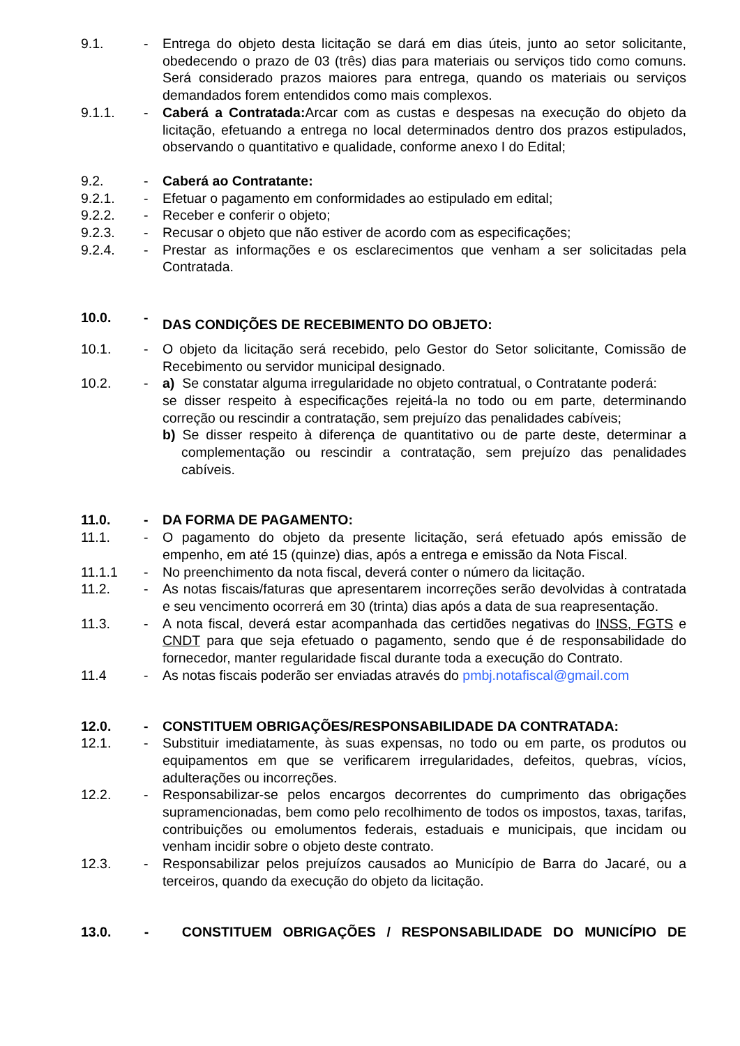9.1. - Entrega do objeto desta licitação se dará em dias úteis, junto ao setor solicitante, obedecendo o prazo de 03 (três) dias para materiais ou serviços tido como comuns. Será considerado prazos maiores para entrega, quando os materiais ou serviços demandados forem entendidos como mais complexos.
9.1.1. - Caberá a Contratada: Arcar com as custas e despesas na execução do objeto da licitação, efetuando a entrega no local determinados dentro dos prazos estipulados, observando o quantitativo e qualidade, conforme anexo I do Edital;
9.2. - Caberá ao Contratante:
9.2.1. - Efetuar o pagamento em conformidades ao estipulado em edital;
9.2.2. - Receber e conferir o objeto;
9.2.3. - Recusar o objeto que não estiver de acordo com as especificações;
9.2.4. - Prestar as informações e os esclarecimentos que venham a ser solicitadas pela Contratada.
10.0. -
DAS CONDIÇÕES DE RECEBIMENTO DO OBJETO:
10.1. - O objeto da licitação será recebido, pelo Gestor do Setor solicitante, Comissão de Recebimento ou servidor municipal designado.
10.2. - a) Se constatar alguma irregularidade no objeto contratual, o Contratante poderá:
se disser respeito à especificações rejeitá-la no todo ou em parte, determinando correção ou rescindir a contratação, sem prejuízo das penalidades cabíveis;
b) Se disser respeito à diferença de quantitativo ou de parte deste, determinar a complementação ou rescindir a contratação, sem prejuízo das penalidades cabíveis.
11.0. - DA FORMA DE PAGAMENTO:
11.1. - O pagamento do objeto da presente licitação, será efetuado após emissão de empenho, em até 15 (quinze) dias, após a entrega e emissão da Nota Fiscal.
11.1.1 - No preenchimento da nota fiscal, deverá conter o número da licitação.
11.2. - As notas fiscais/faturas que apresentarem incorreções serão devolvidas à contratada e seu vencimento ocorrerá em 30 (trinta) dias após a data de sua reapresentação.
11.3. - A nota fiscal, deverá estar acompanhada das certidões negativas do INSS, FGTS e CNDT para que seja efetuado o pagamento, sendo que é de responsabilidade do fornecedor, manter regularidade fiscal durante toda a execução do Contrato.
11.4 - As notas fiscais poderão ser enviadas através do pmbj.notafiscal@gmail.com
12.0. - CONSTITUEM OBRIGAÇÕES/RESPONSABILIDADE DA CONTRATADA:
12.1. - Substituir imediatamente, às suas expensas, no todo ou em parte, os produtos ou equipamentos em que se verificarem irregularidades, defeitos, quebras, vícios, adulterações ou incorreções.
12.2. - Responsabilizar-se pelos encargos decorrentes do cumprimento das obrigações supramencionadas, bem como pelo recolhimento de todos os impostos, taxas, tarifas, contribuições ou emolumentos federais, estaduais e municipais, que incidam ou venham incidir sobre o objeto deste contrato.
12.3. - Responsabilizar pelos prejuízos causados ao Município de Barra do Jacaré, ou a terceiros, quando da execução do objeto da licitação.
13.0. - CONSTITUEM OBRIGAÇÕES / RESPONSABILIDADE DO MUNICÍPIO DE